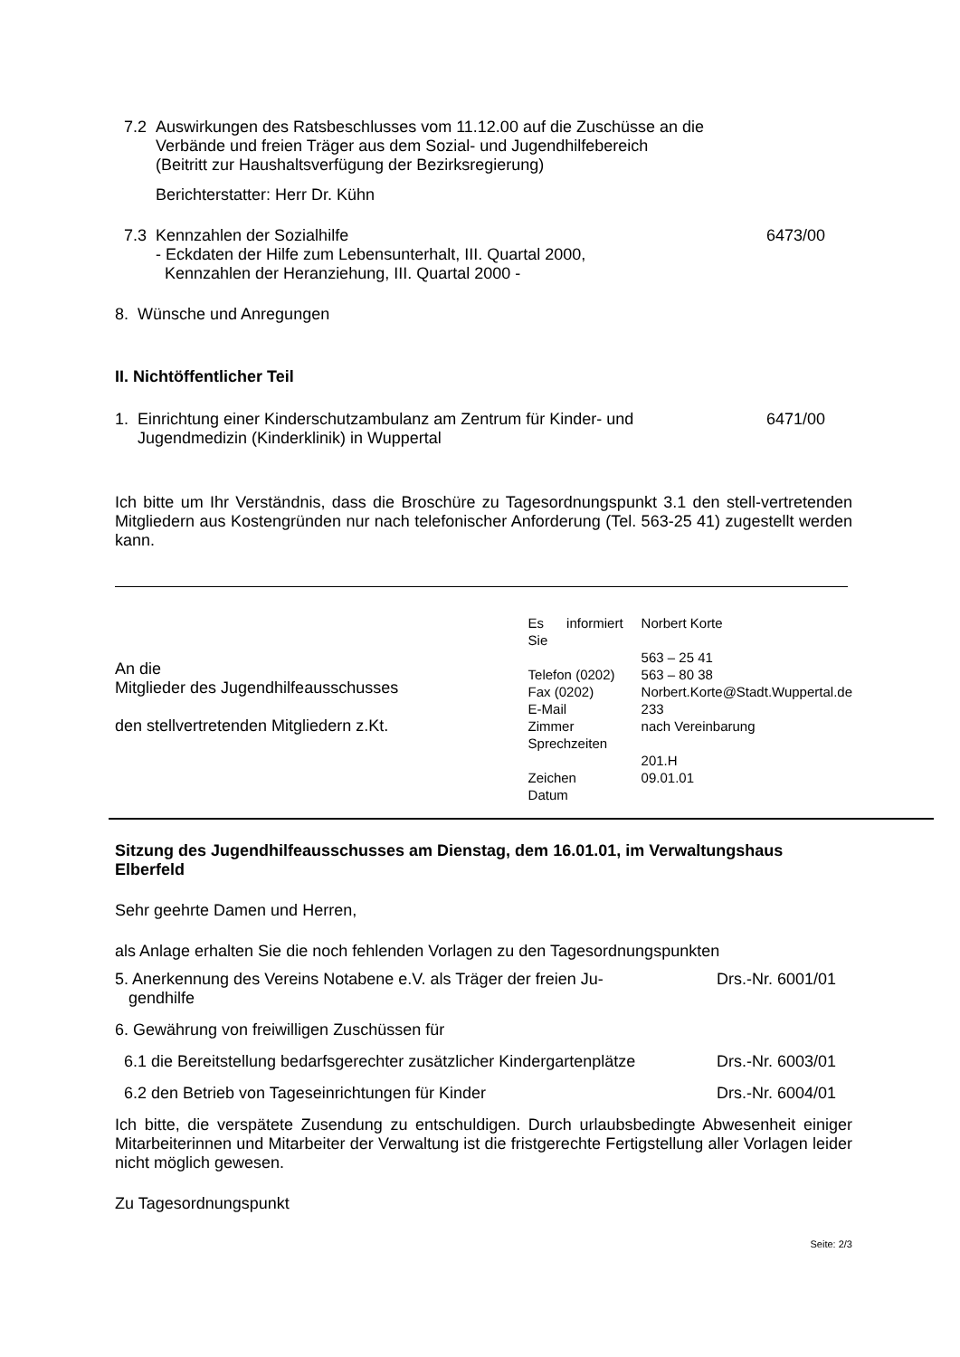7.2 Auswirkungen des Ratsbeschlusses vom 11.12.00 auf die Zuschüsse an die
Verbände und freien Träger aus dem Sozial- und Jugendhilfebereich
(Beitritt zur Haushaltsverfügung der Bezirksregierung)
Berichterstatter: Herr Dr. Kühn
7.3 Kennzahlen der Sozialhilfe
- Eckdaten der Hilfe zum Lebensunterhalt, III. Quartal 2000,
Kennzahlen der Heranziehung, III. Quartal 2000 - 6473/00
8. Wünsche und Anregungen
II. Nichtöffentlicher Teil
1. Einrichtung einer Kinderschutzambulanz am Zentrum für Kinder- und
Jugendmedizin (Kinderklinik) in Wuppertal 6471/00
Ich bitte um Ihr Verständnis, dass die Broschüre zu Tagesordnungspunkt 3.1 den stell-vertretenden Mitgliedern aus Kostengründen nur nach telefonischer Anforderung (Tel. 563-25 41) zugestellt werden kann.
An die
Mitglieder des Jugendhilfeausschusses
den stellvertretenden Mitgliedern z.Kt.
Es informiert Sie
Telefon (0202)
Fax (0202)
E-Mail
Zimmer
Sprechzeiten
Zeichen
Datum
Norbert Korte
563 – 25 41
563 – 80 38
Norbert.Korte@Stadt.Wuppertal.de
233
nach Vereinbarung
201.H
09.01.01
Sitzung des Jugendhilfeausschusses am Dienstag, dem 16.01.01, im Verwaltungshaus Elberfeld
Sehr geehrte Damen und Herren,
als Anlage erhalten Sie die noch fehlenden Vorlagen zu den Tagesordnungspunkten
5. Anerkennung des Vereins Notabene e.V. als Träger der freien Ju-
gendhilfe Drs.-Nr. 6001/01
6. Gewährung von freiwilligen Zuschüssen für
6.1 die Bereitstellung bedarfsgerechter zusätzlicher Kindergartenplätze Drs.-Nr. 6003/01
6.2 den Betrieb von Tageseinrichtungen für Kinder Drs.-Nr. 6004/01
Ich bitte, die verspätete Zusendung zu entschuldigen. Durch urlaubsbedingte Abwesenheit einiger Mitarbeiterinnen und Mitarbeiter der Verwaltung ist die fristgerechte Fertigstellung aller Vorlagen leider nicht möglich gewesen.
Zu Tagesordnungspunkt
Seite: 2/3